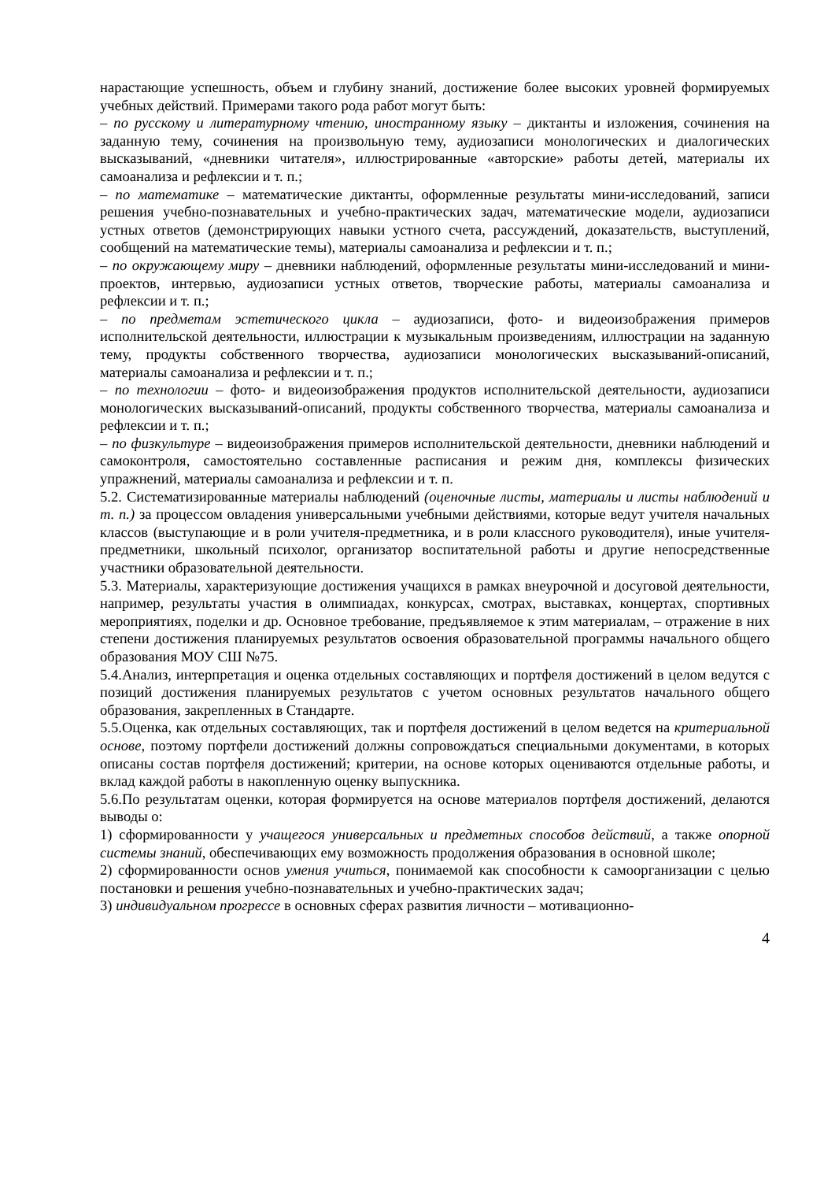нарастающие успешность, объем и глубину знаний, достижение более высоких уровней формируемых учебных действий. Примерами такого рода работ могут быть:
– по русскому и литературному чтению, иностранному языку – диктанты и изложения, сочинения на заданную тему, сочинения на произвольную тему, аудиозаписи монологических и диалогических высказываний, «дневники читателя», иллюстрированные «авторские» работы детей, материалы их самоанализа и рефлексии и т. п.;
– по математике – математические диктанты, оформленные результаты мини-исследований, записи решения учебно-познавательных и учебно-практических задач, математические модели, аудиозаписи устных ответов (демонстрирующих навыки устного счета, рассуждений, доказательств, выступлений, сообщений на математические темы), материалы самоанализа и рефлексии и т. п.;
– по окружающему миру – дневники наблюдений, оформленные результаты мини-исследований и мини-проектов, интервью, аудиозаписи устных ответов, творческие работы, материалы самоанализа и рефлексии и т. п.;
– по предметам эстетического цикла – аудиозаписи, фото- и видеоизображения примеров исполнительской деятельности, иллюстрации к музыкальным произведениям, иллюстрации на заданную тему, продукты собственного творчества, аудиозаписи монологических высказываний-описаний, материалы самоанализа и рефлексии и т. п.;
– по технологии – фото- и видеоизображения продуктов исполнительской деятельности, аудиозаписи монологических высказываний-описаний, продукты собственного творчества, материалы самоанализа и рефлексии и т. п.;
– по физкультуре – видеоизображения примеров исполнительской деятельности, дневники наблюдений и самоконтроля, самостоятельно составленные расписания и режим дня, комплексы физических упражнений, материалы самоанализа и рефлексии и т. п.
5.2. Систематизированные материалы наблюдений (оценочные листы, материалы и листы наблюдений и т. п.) за процессом овладения универсальными учебными действиями, которые ведут учителя начальных классов (выступающие и в роли учителя-предметника, и в роли классного руководителя), иные учителя-предметники, школьный психолог, организатор воспитательной работы и другие непосредственные участники образовательной деятельности.
5.3. Материалы, характеризующие достижения учащихся в рамках внеурочной и досуговой деятельности, например, результаты участия в олимпиадах, конкурсах, смотрах, выставках, концертах, спортивных мероприятиях, поделки и др. Основное требование, предъявляемое к этим материалам, – отражение в них степени достижения планируемых результатов освоения образовательной программы начального общего образования МОУ СШ №75.
5.4.Анализ, интерпретация и оценка отдельных составляющих и портфеля достижений в целом ведутся с позиций достижения планируемых результатов с учетом основных результатов начального общего образования, закрепленных в Стандарте.
5.5.Оценка, как отдельных составляющих, так и портфеля достижений в целом ведется на критериальной основе, поэтому портфели достижений должны сопровождаться специальными документами, в которых описаны состав портфеля достижений; критерии, на основе которых оцениваются отдельные работы, и вклад каждой работы в накопленную оценку выпускника.
5.6.По результатам оценки, которая формируется на основе материалов портфеля достижений, делаются выводы о:
1) сформированности у учащегося универсальных и предметных способов действий, а также опорной системы знаний, обеспечивающих ему возможность продолжения образования в основной школе;
2) сформированности основ умения учиться, понимаемой как способности к самоорганизации с целью постановки и решения учебно-познавательных и учебно-практических задач;
3) индивидуальном прогрессе в основных сферах развития личности – мотивационно-
4